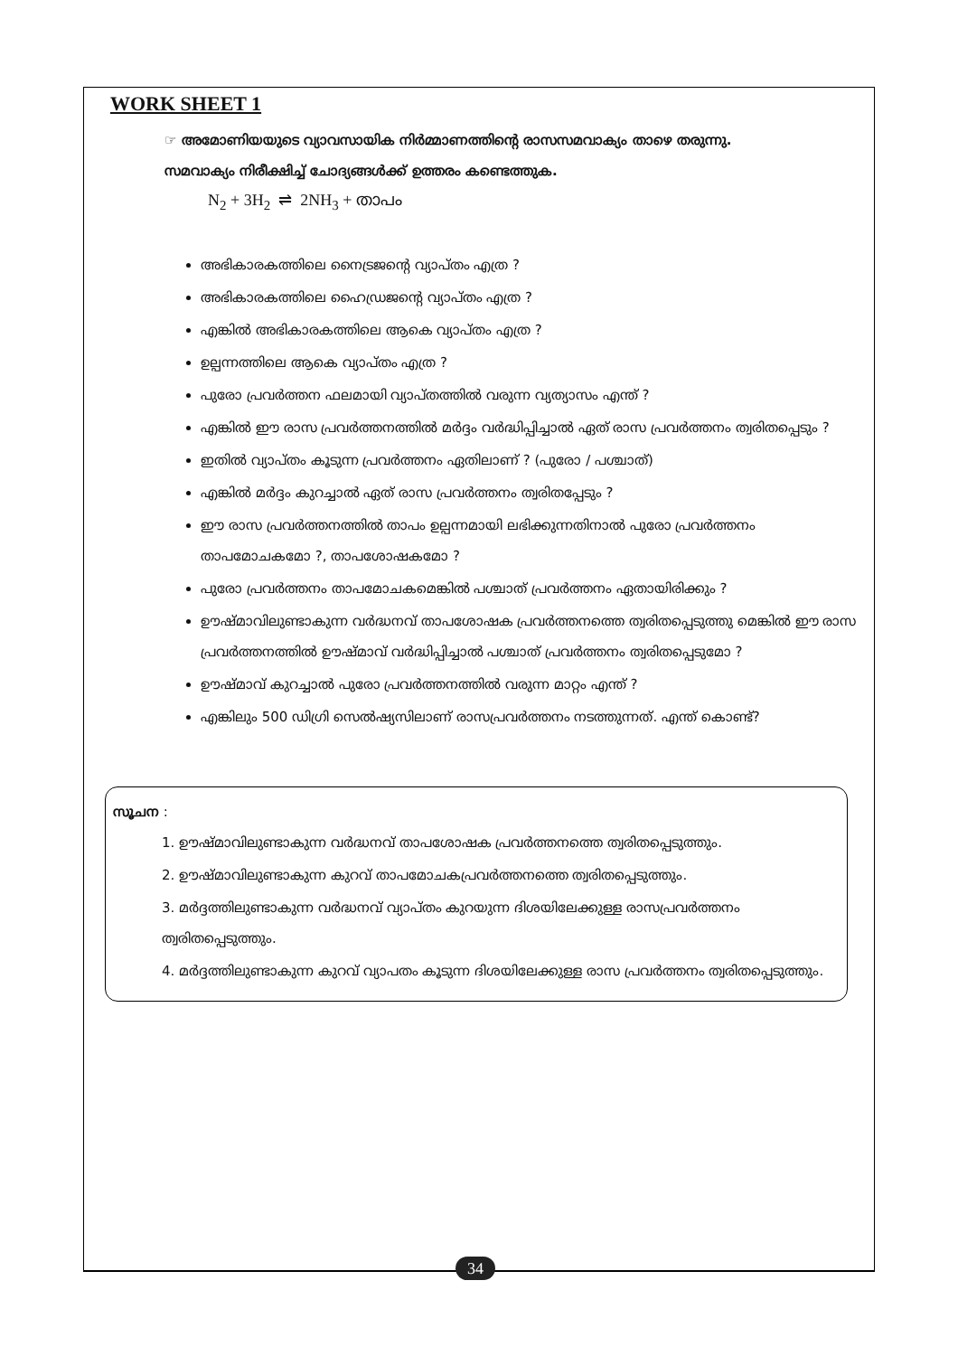WORK SHEET 1
☞ അമോണിയയുടെ വ്യാവസായിക നിർമ്മാണത്തിന്റെ രാസസമവാക്യം താഴെ തരുന്നു.
സമവാക്യം നിരീക്ഷിച്ച് ചോദ്യങ്ങൾക്ക് ഉത്തരം കണ്ടെത്തുക.
N<sub>2</sub> + 3H<sub>2</sub> ⇌ 2NH<sub>3</sub> + താപം
അഭികാരകത്തിലെ നൈട്രജന്റെ വ്യാപ്തം എത്ര ?
അഭികാരകത്തിലെ ഹൈഡ്രജന്റെ വ്യാപ്തം എത്ര ?
എങ്കിൽ അഭികാരകത്തിലെ ആകെ വ്യാപ്തം എത്ര ?
ഉല്പന്നത്തിലെ ആകെ വ്യാപ്തം എത്ര ?
പുരോ പ്രവർത്തന ഫലമായി വ്യാപ്തത്തിൽ വരുന്ന വ്യത്യാസം എന്ത് ?
എങ്കിൽ ഈ രാസ പ്രവർത്തനത്തിൽ മർദ്ദം വർദ്ധിപ്പിച്ചാൽ ഏത് രാസ പ്രവർത്തനം ത്വരിതപ്പെടും ?
ഇതിൽ വ്യാപ്തം കൂടുന്ന പ്രവർത്തനം ഏതിലാണ് ? (പുരോ / പശ്ചാത്)
എങ്കിൽ മർദ്ദം കുറച്ചാൽ ഏത് രാസ പ്രവർത്തനം ത്വരിതപ്പേടും ?
ഈ രാസ പ്രവർത്തനത്തിൽ താപം ഉല്പന്നമായി ലഭിക്കുന്നതിനാൽ പുരോ പ്രവർത്തനം താപമോചകമോ ?, താപശോഷകമോ ?
പുരോ പ്രവർത്തനം താപമോചകമെങ്കിൽ പശ്ചാത് പ്രവർത്തനം ഏതായിരിക്കും ?
ഊഷ്മാവിലുണ്ടാകുന്ന വർദ്ധനവ് താപശോഷക പ്രവർത്തനത്തെ ത്വരിതപ്പെടുത്തു മെങ്കിൽ ഈ രാസ പ്രവർത്തനത്തിൽ ഊഷ്മാവ് വർദ്ധിപ്പിച്ചാൽ പശ്ചാത് പ്രവർത്തനം ത്വരിതപ്പെടുമോ ?
ഊഷ്മാവ് കുറച്ചാൽ പുരോ പ്രവർത്തനത്തിൽ വരുന്ന മാറ്റം എന്ത് ?
എങ്കിലും 500 ഡിഗ്രി സെൽഷ്യസിലാണ് രാസപ്രവർത്തനം നടത്തുന്നത്. എന്ത് കൊണ്ട്?
സൂചന :
1. ഊഷ്മാവിലുണ്ടാകുന്ന വർദ്ധനവ് താപശോഷക പ്രവർത്തനത്തെ ത്വരിതപ്പെടുത്തും.
2. ഊഷ്മാവിലുണ്ടാകുന്ന കുറവ് താപമോചകപ്രവർത്തനത്തെ ത്വരിതപ്പെടുത്തും.
3. മർദ്ദത്തിലുണ്ടാകുന്ന വർദ്ധനവ് വ്യാപ്തം കുറയുന്ന ദിശയിലേക്കുള്ള രാസപ്രവർത്തനം ത്വരിതപ്പെടുത്തും.
4. മർദ്ദത്തിലുണ്ടാകുന്ന കുറവ് വ്യാപതം കൂടുന്ന ദിശയിലേക്കുള്ള രാസ പ്രവർത്തനം ത്വരിതപ്പെടുത്തും.
34